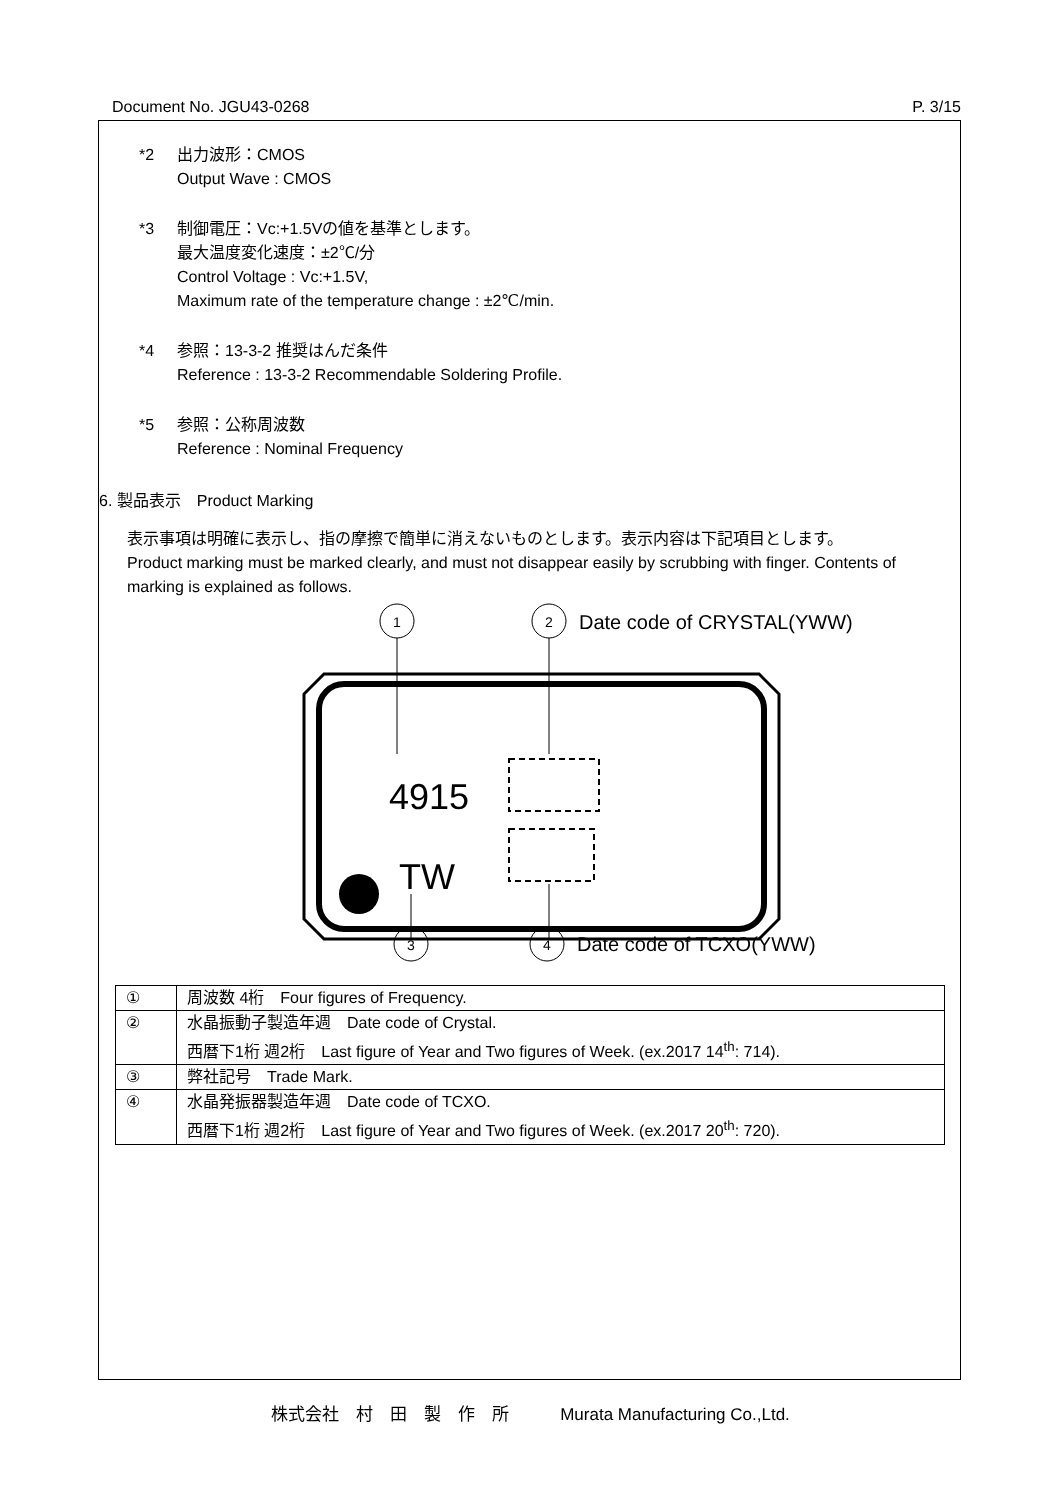Document No. JGU43-0268 P. 3/15
*2 出力波形：CMOS
Output Wave : CMOS
*3 制御電圧：Vc:+1.5Vの値を基準とします。
最大温度変化速度：±2℃/分
Control Voltage : Vc:+1.5V,
Maximum rate of the temperature change : ±2℃/min.
*4 参照：13-3-2 推奨はんだ条件
Reference : 13-3-2 Recommendable Soldering Profile.
*5 参照：公称周波数
Reference : Nominal Frequency
6. 製品表示　Product Marking
表示事項は明確に表示し、指の摩擦で簡単に消えないものとします。表示内容は下記項目とします。
Product marking must be marked clearly, and must not disappear easily by scrubbing with finger. Contents of marking is explained as follows.
1
2
Date code of CRYSTAL(YWW)
4915
TW
3
4
Date code of TCXO(YWW)
| ① | 周波数 4桁 Four figures of Frequency. |
| ② | 水晶振動子製造年週 Date code of Crystal. 西暦下1桁 週2桁 Last figure of Year and Two figures of Week. (ex.2017 14<sup>th</sup>: 714). |
| ③ | 弊社記号 Trade Mark. |
| ④ | 水晶発振器製造年週 Date code of TCXO. 西暦下1桁 週2桁 Last figure of Year and Two figures of Week. (ex.2017 20<sup>th</sup>: 720). |
株式会社　村　田　製　作　所　　　Murata Manufacturing Co.,Ltd.